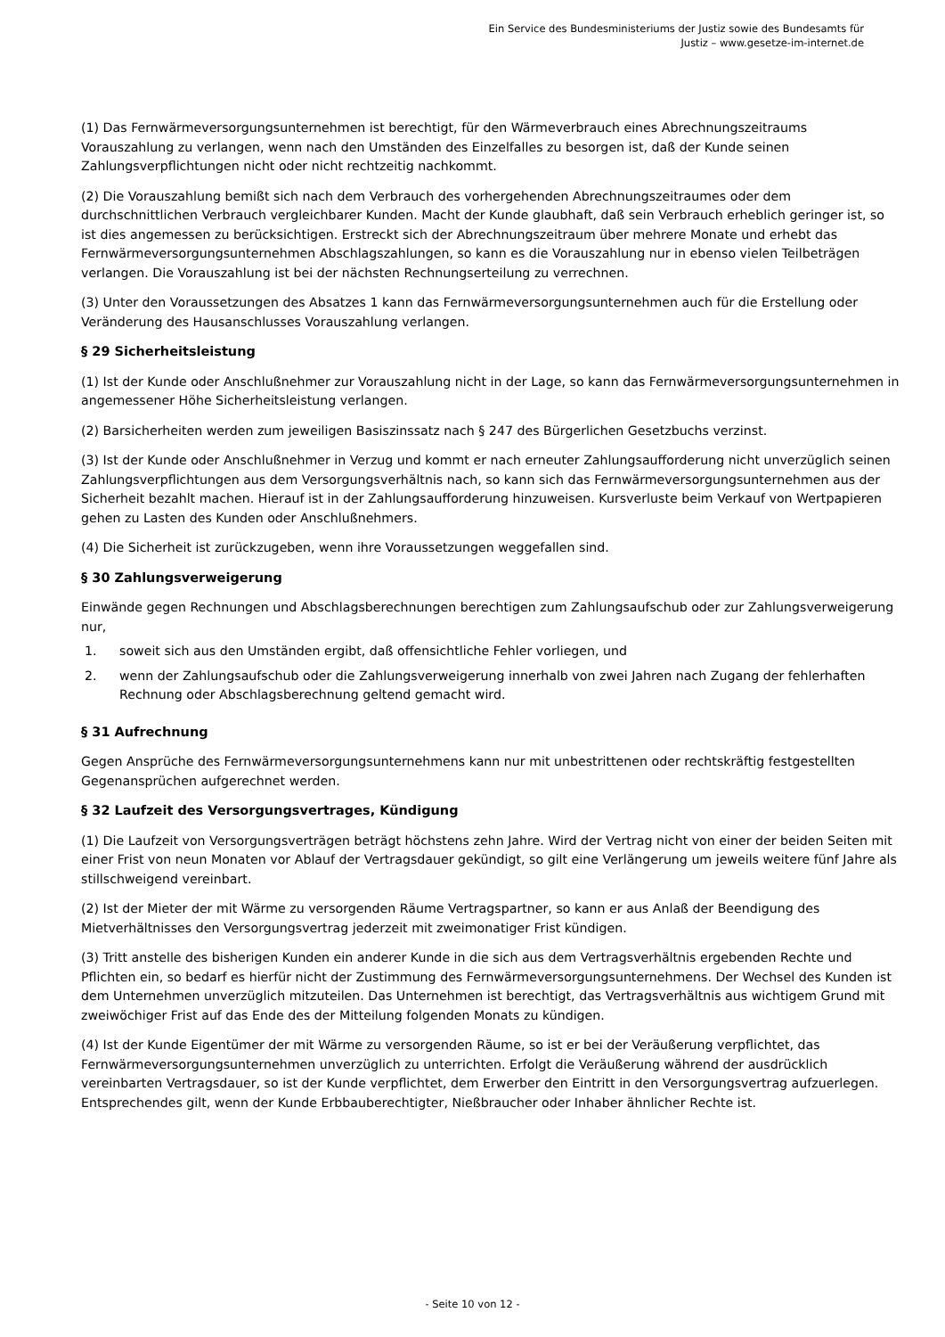Ein Service des Bundesministeriums der Justiz sowie des Bundesamts für
Justiz – www.gesetze-im-internet.de
(1) Das Fernwärmeversorgungsunternehmen ist berechtigt, für den Wärmeverbrauch eines Abrechnungszeitraums Vorauszahlung zu verlangen, wenn nach den Umständen des Einzelfalles zu besorgen ist, daß der Kunde seinen Zahlungsverpflichtungen nicht oder nicht rechtzeitig nachkommt.
(2) Die Vorauszahlung bemißt sich nach dem Verbrauch des vorhergehenden Abrechnungszeitraumes oder dem durchschnittlichen Verbrauch vergleichbarer Kunden. Macht der Kunde glaubhaft, daß sein Verbrauch erheblich geringer ist, so ist dies angemessen zu berücksichtigen. Erstreckt sich der Abrechnungszeitraum über mehrere Monate und erhebt das Fernwärmeversorgungsunternehmen Abschlagszahlungen, so kann es die Vorauszahlung nur in ebenso vielen Teilbeträgen verlangen. Die Vorauszahlung ist bei der nächsten Rechnungserteilung zu verrechnen.
(3) Unter den Voraussetzungen des Absatzes 1 kann das Fernwärmeversorgungsunternehmen auch für die Erstellung oder Veränderung des Hausanschlusses Vorauszahlung verlangen.
§ 29 Sicherheitsleistung
(1) Ist der Kunde oder Anschlußnehmer zur Vorauszahlung nicht in der Lage, so kann das Fernwärmeversorgungsunternehmen in angemessener Höhe Sicherheitsleistung verlangen.
(2) Barsicherheiten werden zum jeweiligen Basiszinssatz nach § 247 des Bürgerlichen Gesetzbuchs verzinst.
(3) Ist der Kunde oder Anschlußnehmer in Verzug und kommt er nach erneuter Zahlungsaufforderung nicht unverzüglich seinen Zahlungsverpflichtungen aus dem Versorgungsverhältnis nach, so kann sich das Fernwärmeversorgungsunternehmen aus der Sicherheit bezahlt machen. Hierauf ist in der Zahlungsaufforderung hinzuweisen. Kursverluste beim Verkauf von Wertpapieren gehen zu Lasten des Kunden oder Anschlußnehmers.
(4) Die Sicherheit ist zurückzugeben, wenn ihre Voraussetzungen weggefallen sind.
§ 30 Zahlungsverweigerung
Einwände gegen Rechnungen und Abschlagsberechnungen berechtigen zum Zahlungsaufschub oder zur Zahlungsverweigerung nur,
1. soweit sich aus den Umständen ergibt, daß offensichtliche Fehler vorliegen, und
2. wenn der Zahlungsaufschub oder die Zahlungsverweigerung innerhalb von zwei Jahren nach Zugang der fehlerhaften Rechnung oder Abschlagsberechnung geltend gemacht wird.
§ 31 Aufrechnung
Gegen Ansprüche des Fernwärmeversorgungsunternehmens kann nur mit unbestrittenen oder rechtskräftig festgestellten Gegenansprüchen aufgerechnet werden.
§ 32 Laufzeit des Versorgungsvertrages, Kündigung
(1) Die Laufzeit von Versorgungsverträgen beträgt höchstens zehn Jahre. Wird der Vertrag nicht von einer der beiden Seiten mit einer Frist von neun Monaten vor Ablauf der Vertragsdauer gekündigt, so gilt eine Verlängerung um jeweils weitere fünf Jahre als stillschweigend vereinbart.
(2) Ist der Mieter der mit Wärme zu versorgenden Räume Vertragspartner, so kann er aus Anlaß der Beendigung des Mietverhältnisses den Versorgungsvertrag jederzeit mit zweimonatiger Frist kündigen.
(3) Tritt anstelle des bisherigen Kunden ein anderer Kunde in die sich aus dem Vertragsverhältnis ergebenden Rechte und Pflichten ein, so bedarf es hierfür nicht der Zustimmung des Fernwärmeversorgungsunternehmens. Der Wechsel des Kunden ist dem Unternehmen unverzüglich mitzuteilen. Das Unternehmen ist berechtigt, das Vertragsverhältnis aus wichtigem Grund mit zweiwöchiger Frist auf das Ende des der Mitteilung folgenden Monats zu kündigen.
(4) Ist der Kunde Eigentümer der mit Wärme zu versorgenden Räume, so ist er bei der Veräußerung verpflichtet, das Fernwärmeversorgungsunternehmen unverzüglich zu unterrichten. Erfolgt die Veräußerung während der ausdrücklich vereinbarten Vertragsdauer, so ist der Kunde verpflichtet, dem Erwerber den Eintritt in den Versorgungsvertrag aufzuerlegen. Entsprechendes gilt, wenn der Kunde Erbbauberechtigter, Nießbraucher oder Inhaber ähnlicher Rechte ist.
- Seite 10 von 12 -